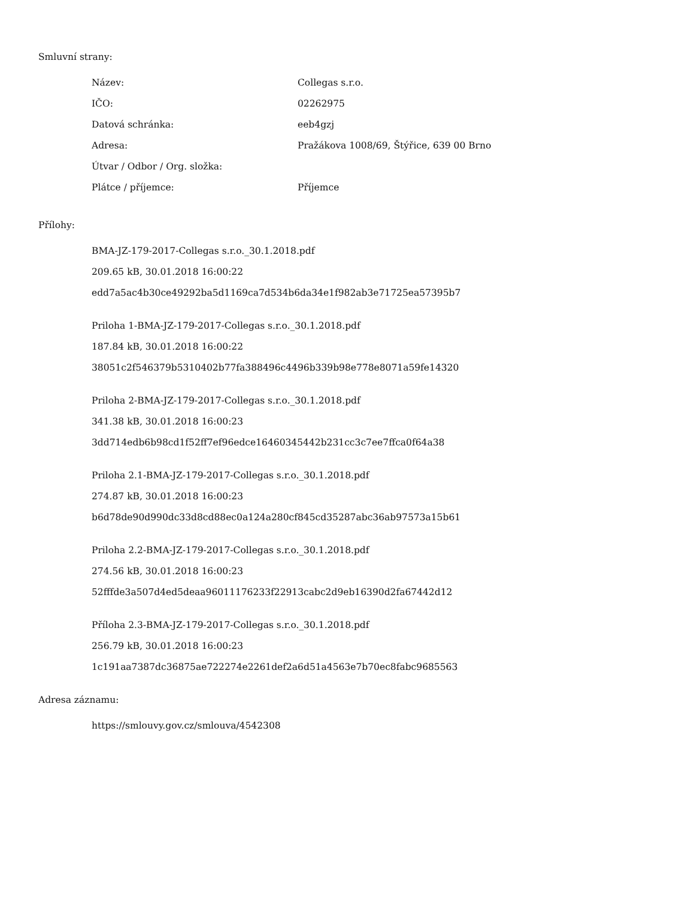Smluvní strany:
| Název: | Collegas s.r.o. |
| IČO: | 02262975 |
| Datová schránka: | eeb4gzj |
| Adresa: | Pražákova 1008/69, Štýřice, 639 00 Brno |
| Útvar / Odbor / Org. složka: | |
| Plátce / příjemce: | Příjemce |
Přílohy:
BMA-JZ-179-2017-Collegas s.r.o._30.1.2018.pdf
209.65 kB, 30.01.2018 16:00:22
edd7a5ac4b30ce49292ba5d1169ca7d534b6da34e1f982ab3e71725ea57395b7
Priloha 1-BMA-JZ-179-2017-Collegas s.r.o._30.1.2018.pdf
187.84 kB, 30.01.2018 16:00:22
38051c2f546379b5310402b77fa388496c4496b339b98e778e8071a59fe14320
Priloha 2-BMA-JZ-179-2017-Collegas s.r.o._30.1.2018.pdf
341.38 kB, 30.01.2018 16:00:23
3dd714edb6b98cd1f52ff7ef96edce16460345442b231cc3c7ee7ffca0f64a38
Priloha 2.1-BMA-JZ-179-2017-Collegas s.r.o._30.1.2018.pdf
274.87 kB, 30.01.2018 16:00:23
b6d78de90d990dc33d8cd88ec0a124a280cf845cd35287abc36ab97573a15b61
Priloha 2.2-BMA-JZ-179-2017-Collegas s.r.o._30.1.2018.pdf
274.56 kB, 30.01.2018 16:00:23
52fffde3a507d4ed5deaa96011176233f22913cabc2d9eb16390d2fa67442d12
Příloha 2.3-BMA-JZ-179-2017-Collegas s.r.o._30.1.2018.pdf
256.79 kB, 30.01.2018 16:00:23
1c191aa7387dc36875ae722274e2261def2a6d51a4563e7b70ec8fabc9685563
Adresa záznamu:
https://smlouvy.gov.cz/smlouva/4542308